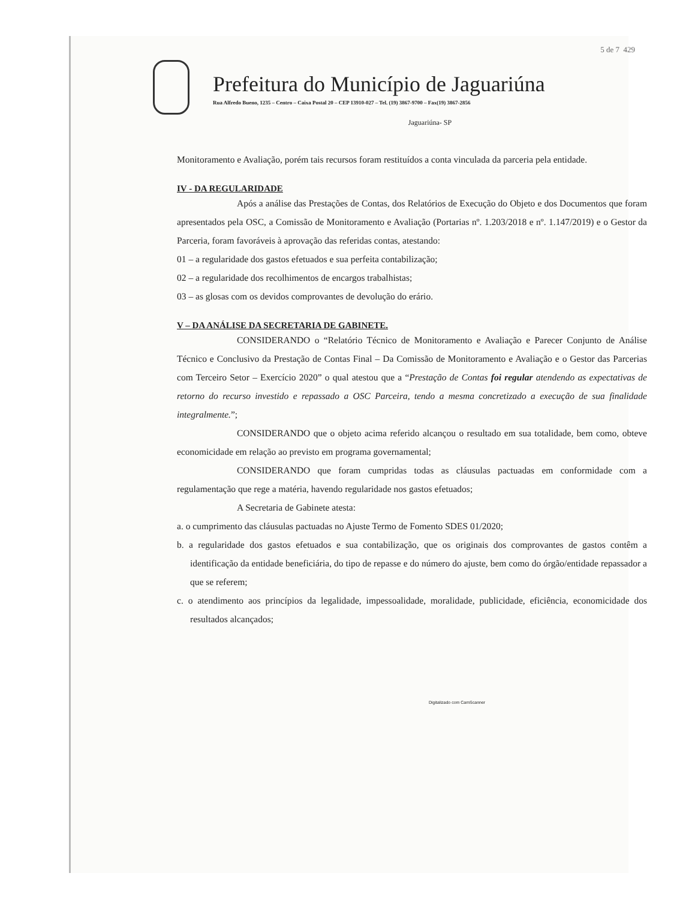5 de 7 429
Prefeitura do Município de Jaguariúna
Rua Alfredo Bueno, 1235 – Centro – Caixa Postal 20 – CEP 13910-027 – Tel. (19) 3867-9700 – Fax(19) 3867-2856
Jaguariúna- SP
Monitoramento e Avaliação, porém tais recursos foram restituídos a conta vinculada da parceria pela entidade.
IV - DA REGULARIDADE
Após a análise das Prestações de Contas, dos Relatórios de Execução do Objeto e dos Documentos que foram apresentados pela OSC, a Comissão de Monitoramento e Avaliação (Portarias nº. 1.203/2018 e nº. 1.147/2019) e o Gestor da Parceria, foram favoráveis à aprovação das referidas contas, atestando:
01 – a regularidade dos gastos efetuados e sua perfeita contabilização;
02 – a regularidade dos recolhimentos de encargos trabalhistas;
03 – as glosas com os devidos comprovantes de devolução do erário.
V – DA ANÁLISE DA SECRETARIA DE GABINETE.
CONSIDERANDO o “Relatório Técnico de Monitoramento e Avaliação e Parecer Conjunto de Análise Técnico e Conclusivo da Prestação de Contas Final – Da Comissão de Monitoramento e Avaliação e o Gestor das Parcerias com Terceiro Setor – Exercício 2020” o qual atestou que a “Prestação de Contas foi regular atendendo as expectativas de retorno do recurso investido e repassado a OSC Parceira, tendo a mesma concretizado a execução de sua finalidade integralmente.”;
CONSIDERANDO que o objeto acima referido alcançou o resultado em sua totalidade, bem como, obteve economicidade em relação ao previsto em programa governamental;
CONSIDERANDO que foram cumpridas todas as cláusulas pactuadas em conformidade com a regulamentação que rege a matéria, havendo regularidade nos gastos efetuados;
A Secretaria de Gabinete atesta:
a. o cumprimento das cláusulas pactuadas no Ajuste Termo de Fomento SDES 01/2020;
b. a regularidade dos gastos efetuados e sua contabilização, que os originais dos comprovantes de gastos contêm a identificação da entidade beneficiária, do tipo de repasse e do número do ajuste, bem como do órgão/entidade repassador a que se referem;
c. o atendimento aos princípios da legalidade, impessoalidade, moralidade, publicidade, eficiência, economicidade dos resultados alcançados;
Digitalizado com CamScanner